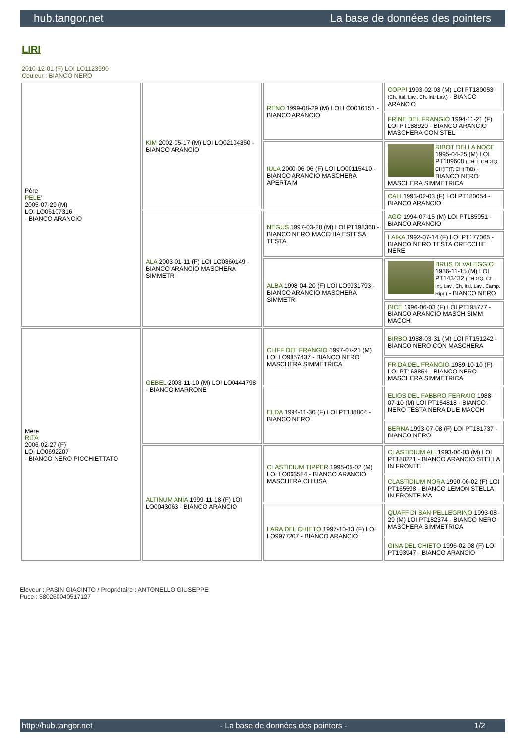hub.tangor.net La base de données des pointers
LIRI
2010-12-01 (F) LOI LO1123990
Couleur : BIANCO NERO
| Père PELE' 2005-07-29 (M) LOI LO06107316 - BIANCO ARANCIO | KIM 2002-05-17 (M) LOI LO02104360 - BIANCO ARANCIO | RENO 1999-08-29 (M) LOI LO0016151 - BIANCO ARANCIO | COPPI 1993-02-03 (M) LOI PT180053 (Ch. Ital. Lav., Ch. Int. Lav.) - BIANCO ARANCIO |
| | | | FRINE DEL FRANGIO 1994-11-21 (F) LOI PT188920 - BIANCO ARANCIO MASCHERA CON STEL |
| | | IULA 2000-06-06 (F) LOI LO00115410 - BIANCO ARANCIO MASCHERA APERTA M | RIBOT DELLA NOCE 1995-04-25 (M) LOI PT189608 (CHIT, CH GQ, CH(IT)T, CH(IT)B) - BIANCO NERO MASCHERA SIMMETRICA |
| | | | CALI 1993-02-03 (F) LOI PT180054 - BIANCO ARANCIO |
| | ALA 2003-01-11 (F) LOI LO0360149 - BIANCO ARANCIO MASCHERA SIMMETRI | NEGUS 1997-03-28 (M) LOI PT198368 - BIANCO NERO MACCHIA ESTESA TESTA | AGO 1994-07-15 (M) LOI PT185951 - BIANCO ARANCIO |
| | | | LAIKA 1992-07-14 (F) LOI PT177065 - BIANCO NERO TESTA ORECCHIE NERE |
| | | ALBA 1998-04-20 (F) LOI LO9931793 - BIANCO ARANCIO MASCHERA SIMMETRI | BRUS DI VALEGGIO 1986-11-15 (M) LOI PT143432 (CH GQ, Ch. Int. Lav., Ch. Ital. Lav., Camp. Ripr.) - BIANCO NERO |
| | | | BICE 1996-06-03 (F) LOI PT195777 - BIANCO ARANCIO MASCH SIMM MACCHI |
| Mère RITA 2006-02-27 (F) LOI LO0692207 - BIANCO NERO PICCHIETTATO | GEBEL 2003-11-10 (M) LOI LO0444798 - BIANCO MARRONE | CLIFF DEL FRANGIO 1997-07-21 (M) LOI LO9857437 - BIANCO NERO MASCHERA SIMMETRICA | BIRBO 1988-03-31 (M) LOI PT151242 - BIANCO NERO CON MASCHERA |
| | | | FRIDA DEL FRANGIO 1989-10-10 (F) LOI PT163854 - BIANCO NERO MASCHERA SIMMETRICA |
| | | ELDA 1994-11-30 (F) LOI PT188804 - BIANCO NERO | ELIOS DEL FABBRO FERRAIO 1988-07-10 (M) LOI PT154818 - BIANCO NERO TESTA NERA DUE MACCH |
| | | | BERNA 1993-07-08 (F) LOI PT181737 - BIANCO NERO |
| | ALTINUM ANIA 1999-11-18 (F) LOI LO0043063 - BIANCO ARANCIO | CLASTIDIUM TIPPER 1995-05-02 (M) LOI LO063584 - BIANCO ARANCIO MASCHERA CHIUSA | CLASTIDIUM ALI 1993-06-03 (M) LOI PT180221 - BIANCO ARANCIO STELLA IN FRONTE |
| | | | CLASTIDIUM NORA 1990-06-02 (F) LOI PT165598 - BIANCO LEMON STELLA IN FRONTE MA |
| | | LARA DEL CHIETO 1997-10-13 (F) LOI LO9977207 - BIANCO ARANCIO | QUAFF DI SAN PELLEGRINO 1993-08-29 (M) LOI PT182374 - BIANCO NERO MASCHERA SIMMETRICA |
| | | | GINA DEL CHIETO 1996-02-08 (F) LOI PT193947 - BIANCO ARANCIO |
Eleveur : PASIN GIACINTO / Propriétaire : ANTONELLO GIUSEPPE
Puce : 380260040517127
http://hub.tangor.net - La base de données des pointers - 1/2